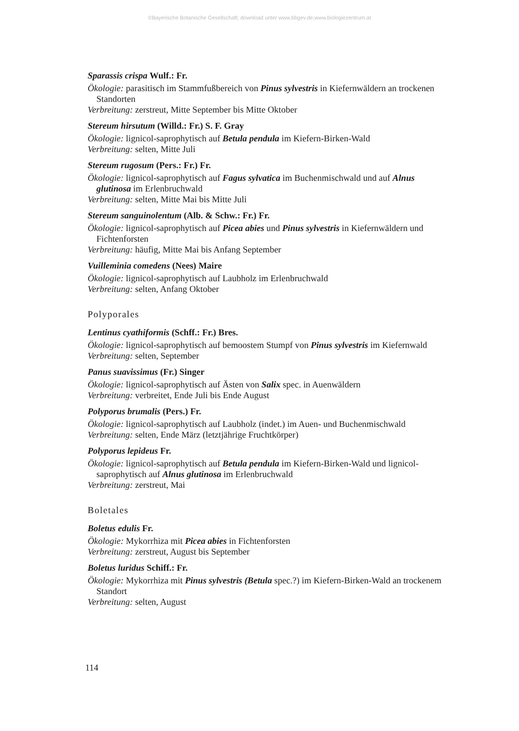©Bayerische Botanische Gesellschaft; download unter www.bbgev.de;www.biologiezentrum.at
Sparassis crispa Wulf.: Fr.
Ökologie: parasitisch im Stammfußbereich von Pinus sylvestris in Kiefernwäldern an trockenen Standorten
Verbreitung: zerstreut, Mitte September bis Mitte Oktober
Stereum hirsutum (Willd.: Fr.) S. F. Gray
Ökologie: lignicol-saprophytisch auf Betula pendula im Kiefern-Birken-Wald
Verbreitung: selten, Mitte Juli
Stereum rugosum (Pers.: Fr.) Fr.
Ökologie: lignicol-saprophytisch auf Fagus sylvatica im Buchenmischwald und auf Alnus glutinosa im Erlenbruchwald
Verbreitung: selten, Mitte Mai bis Mitte Juli
Stereum sanguinolentum (Alb. & Schw.: Fr.) Fr.
Ökologie: lignicol-saprophytisch auf Picea abies und Pinus sylvestris in Kiefernwäldern und Fichtenforsten
Verbreitung: häufig, Mitte Mai bis Anfang September
Vuilleminia comedens (Nees) Maire
Ökologie: lignicol-saprophytisch auf Laubholz im Erlenbruchwald
Verbreitung: selten, Anfang Oktober
Polyporales
Lentinus cyathiformis (Schff.: Fr.) Bres.
Ökologie: lignicol-saprophytisch auf bemoostem Stumpf von Pinus sylvestris im Kiefernwald
Verbreitung: selten, September
Panus suavissimus (Fr.) Singer
Ökologie: lignicol-saprophytisch auf Ästen von Salix spec. in Auenwäldern
Verbreitung: verbreitet, Ende Juli bis Ende August
Polyporus brumalis (Pers.) Fr.
Ökologie: lignicol-saprophytisch auf Laubholz (indet.) im Auen- und Buchenmischwald
Verbreitung: selten, Ende März (letztjährige Fruchtkörper)
Polyporus lepideus Fr.
Ökologie: lignicol-saprophytisch auf Betula pendula im Kiefern-Birken-Wald und lignicol-saprophytisch auf Alnus glutinosa im Erlenbruchwald
Verbreitung: zerstreut, Mai
Boletales
Boletus edulis Fr.
Ökologie: Mykorrhiza mit Picea abies in Fichtenforsten
Verbreitung: zerstreut, August bis September
Boletus luridus Schiff.: Fr.
Ökologie: Mykorrhiza mit Pinus sylvestris (Betula spec.?) im Kiefern-Birken-Wald an trockenem Standort
Verbreitung: selten, August
114